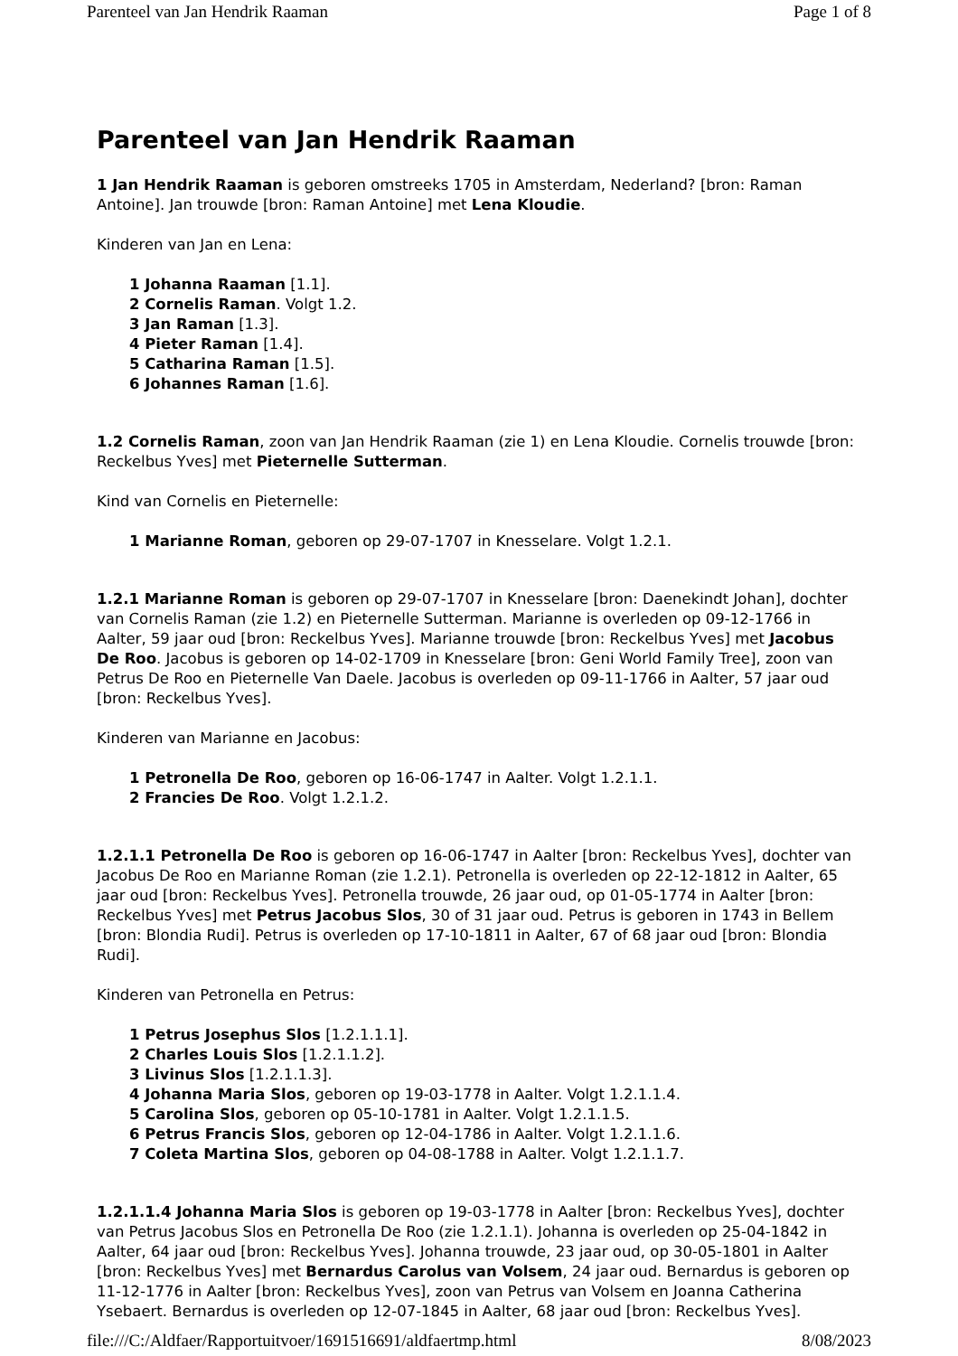Parenteel van Jan Hendrik Raaman Page 1 of 8
Parenteel van Jan Hendrik Raaman
1 Jan Hendrik Raaman is geboren omstreeks 1705 in Amsterdam, Nederland? [bron: Raman Antoine]. Jan trouwde [bron: Raman Antoine] met Lena Kloudie.
Kinderen van Jan en Lena:
1 Johanna Raaman [1.1].
2 Cornelis Raman. Volgt 1.2.
3 Jan Raman [1.3].
4 Pieter Raman [1.4].
5 Catharina Raman [1.5].
6 Johannes Raman [1.6].
1.2 Cornelis Raman, zoon van Jan Hendrik Raaman (zie 1) en Lena Kloudie. Cornelis trouwde [bron: Reckelbus Yves] met Pieternelle Sutterman.
Kind van Cornelis en Pieternelle:
1 Marianne Roman, geboren op 29-07-1707 in Knesselare. Volgt 1.2.1.
1.2.1 Marianne Roman is geboren op 29-07-1707 in Knesselare [bron: Daenekindt Johan], dochter van Cornelis Raman (zie 1.2) en Pieternelle Sutterman. Marianne is overleden op 09-12-1766 in Aalter, 59 jaar oud [bron: Reckelbus Yves]. Marianne trouwde [bron: Reckelbus Yves] met Jacobus De Roo. Jacobus is geboren op 14-02-1709 in Knesselare [bron: Geni World Family Tree], zoon van Petrus De Roo en Pieternelle Van Daele. Jacobus is overleden op 09-11-1766 in Aalter, 57 jaar oud [bron: Reckelbus Yves].
Kinderen van Marianne en Jacobus:
1 Petronella De Roo, geboren op 16-06-1747 in Aalter. Volgt 1.2.1.1.
2 Francies De Roo. Volgt 1.2.1.2.
1.2.1.1 Petronella De Roo is geboren op 16-06-1747 in Aalter [bron: Reckelbus Yves], dochter van Jacobus De Roo en Marianne Roman (zie 1.2.1). Petronella is overleden op 22-12-1812 in Aalter, 65 jaar oud [bron: Reckelbus Yves]. Petronella trouwde, 26 jaar oud, op 01-05-1774 in Aalter [bron: Reckelbus Yves] met Petrus Jacobus Slos, 30 of 31 jaar oud. Petrus is geboren in 1743 in Bellem [bron: Blondia Rudi]. Petrus is overleden op 17-10-1811 in Aalter, 67 of 68 jaar oud [bron: Blondia Rudi].
Kinderen van Petronella en Petrus:
1 Petrus Josephus Slos [1.2.1.1.1].
2 Charles Louis Slos [1.2.1.1.2].
3 Livinus Slos [1.2.1.1.3].
4 Johanna Maria Slos, geboren op 19-03-1778 in Aalter. Volgt 1.2.1.1.4.
5 Carolina Slos, geboren op 05-10-1781 in Aalter. Volgt 1.2.1.1.5.
6 Petrus Francis Slos, geboren op 12-04-1786 in Aalter. Volgt 1.2.1.1.6.
7 Coleta Martina Slos, geboren op 04-08-1788 in Aalter. Volgt 1.2.1.1.7.
1.2.1.1.4 Johanna Maria Slos is geboren op 19-03-1778 in Aalter [bron: Reckelbus Yves], dochter van Petrus Jacobus Slos en Petronella De Roo (zie 1.2.1.1). Johanna is overleden op 25-04-1842 in Aalter, 64 jaar oud [bron: Reckelbus Yves]. Johanna trouwde, 23 jaar oud, op 30-05-1801 in Aalter [bron: Reckelbus Yves] met Bernardus Carolus van Volsem, 24 jaar oud. Bernardus is geboren op 11-12-1776 in Aalter [bron: Reckelbus Yves], zoon van Petrus van Volsem en Joanna Catherina Ysebaert. Bernardus is overleden op 12-07-1845 in Aalter, 68 jaar oud [bron: Reckelbus Yves].
file:///C:/Aldfaer/Rapportuitvoer/1691516691/aldfaertmp.html 8/08/2023